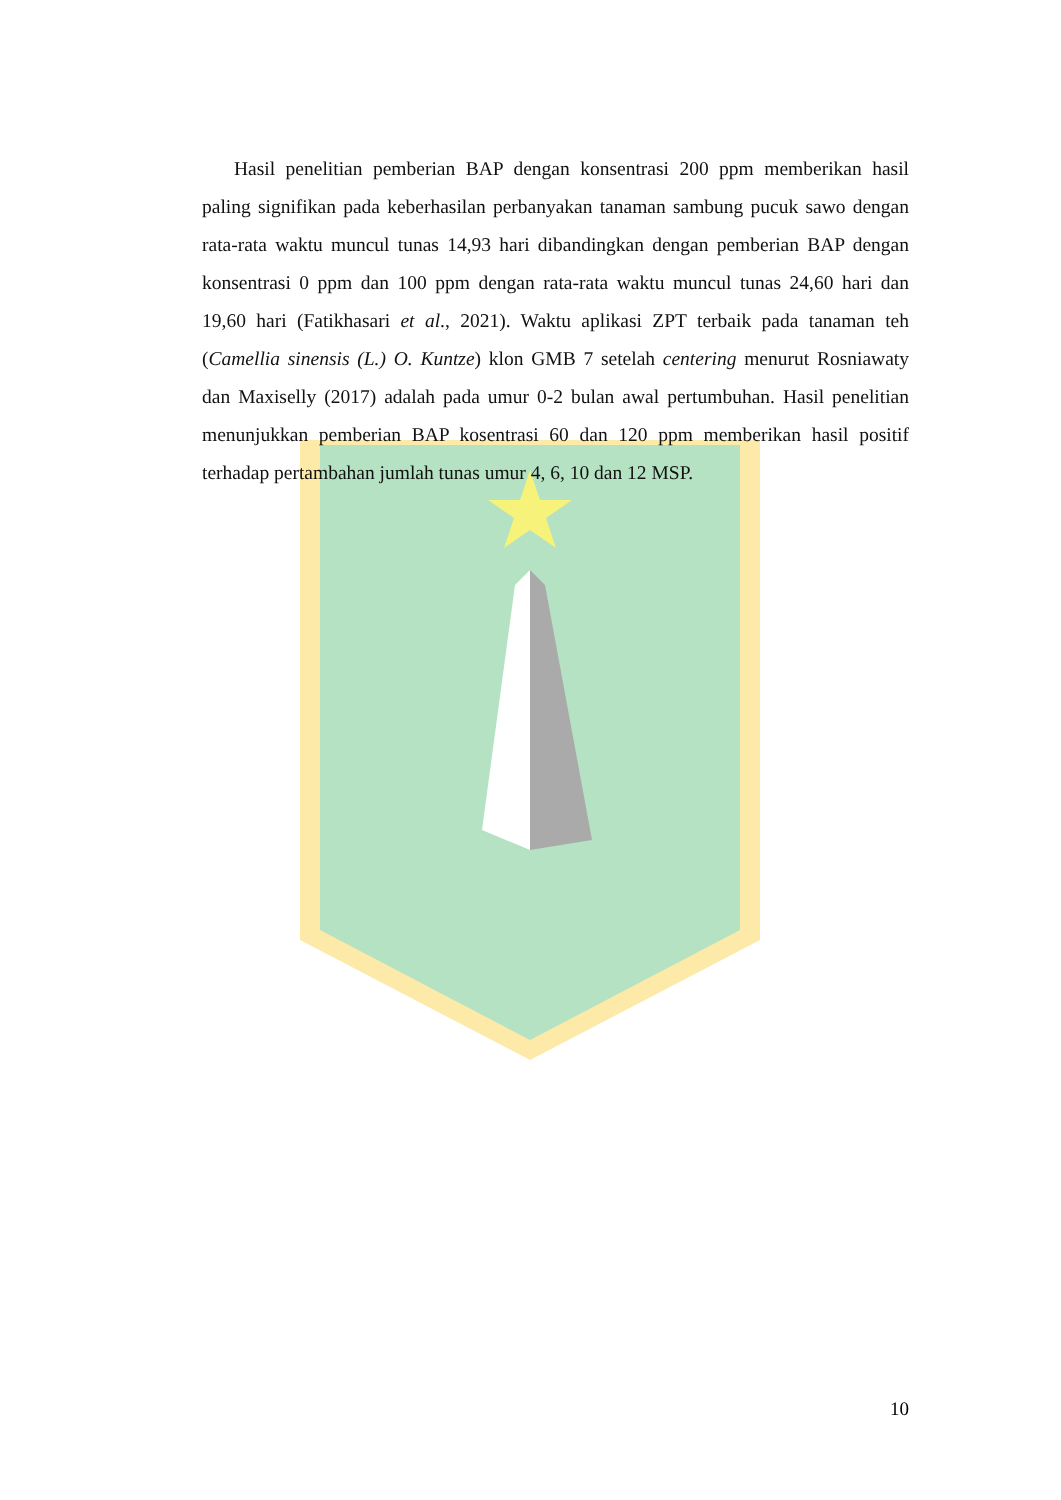Hasil penelitian pemberian BAP dengan konsentrasi 200 ppm memberikan hasil paling signifikan pada keberhasilan perbanyakan tanaman sambung pucuk sawo dengan rata-rata waktu muncul tunas 14,93 hari dibandingkan dengan pemberian BAP dengan konsentrasi 0 ppm dan 100 ppm dengan rata-rata waktu muncul tunas 24,60 hari dan 19,60 hari (Fatikhasari et al., 2021). Waktu aplikasi ZPT terbaik pada tanaman teh (Camellia sinensis (L.) O. Kuntze) klon GMB 7 setelah centering menurut Rosniawaty dan Maxiselly (2017) adalah pada umur 0-2 bulan awal pertumbuhan. Hasil penelitian menunjukkan pemberian BAP kosentrasi 60 dan 120 ppm memberikan hasil positif terhadap pertambahan jumlah tunas umur 4, 6, 10 dan 12 MSP.
10